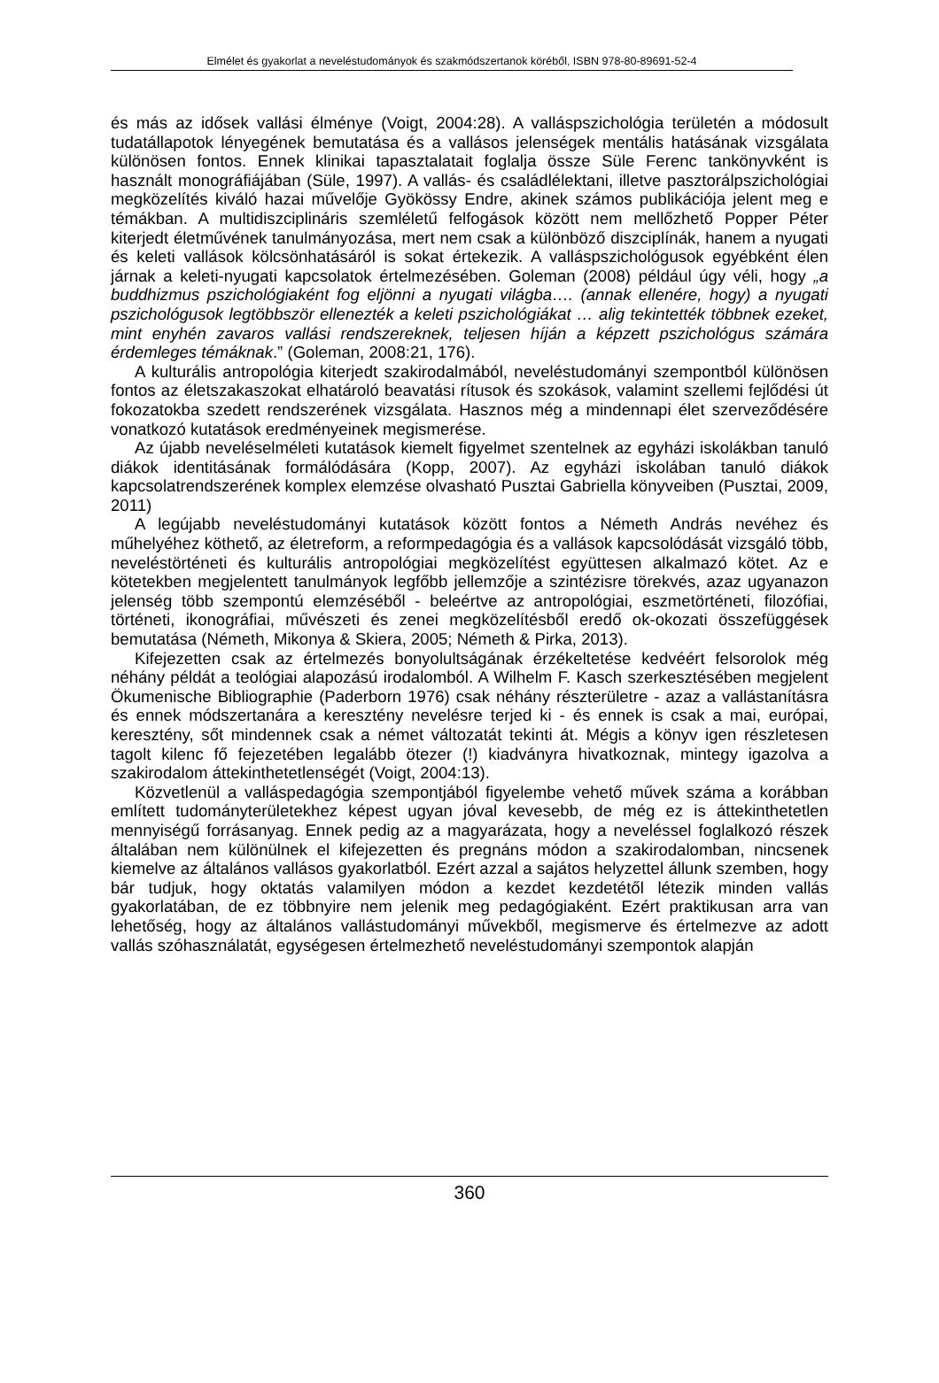Elmélet és gyakorlat a neveléstudományok és szakmódszertanok köréből, ISBN 978-80-89691-52-4
és más az idősek vallási élménye (Voigt, 2004:28). A valláspszichológia területén a módosult tudatállapotok lényegének bemutatása és a vallásos jelenségek mentális hatásának vizsgálata különösen fontos. Ennek klinikai tapasztalatait foglalja össze Süle Ferenc tankönyvként is használt monográfiájában (Süle, 1997). A vallás- és családlélektani, illetve pasztorálpszichológiai megközelítés kiváló hazai művelője Gyökössy Endre, akinek számos publikációja jelent meg e témákban. A multidiszciplináris szemléletű felfogások között nem mellőzhető Popper Péter kiterjedt életművének tanulmányozása, mert nem csak a különböző diszciplínák, hanem a nyugati és keleti vallások kölcsönhatásáról is sokat értekezik. A valláspszichológusok egyébként élen járnak a keleti-nyugati kapcsolatok értelmezésében. Goleman (2008) például úgy véli, hogy „a buddhizmus pszichológiaként fog eljönni a nyugati világba…. (annak ellenére, hogy) a nyugati pszichológusok legtöbbször ellenezték a keleti pszichológiákat … alig tekintették többnek ezeket, mint enyhén zavaros vallási rendszereknek, teljesen híján a képzett pszichológus számára érdemleges témáknak.” (Goleman, 2008:21, 176).
A kulturális antropológia kiterjedt szakirodalmából, neveléstudományi szempontból különösen fontos az életszakaszokat elhatároló beavatási rítusok és szokások, valamint szellemi fejlődési út fokozatokba szedett rendszerének vizsgálata. Hasznos még a mindennapi élet szerveződésére vonatkozó kutatások eredményeinek megismerése.
Az újabb neveléselméleti kutatások kiemelt figyelmet szentelnek az egyházi iskolákban tanuló diákok identitásának formálódására (Kopp, 2007). Az egyházi iskolában tanuló diákok kapcsolatrendszerének komplex elemzése olvasható Pusztai Gabriella könyveiben (Pusztai, 2009, 2011)
A legújabb neveléstudományi kutatások között fontos a Németh András nevéhez és műhelyéhez köthető, az életreform, a reformpedagógia és a vallások kapcsolódását vizsgáló több, neveléstörténeti és kulturális antropológiai megközelítést együttesen alkalmazó kötet. Az e kötetekben megjelentett tanulmányok legfőbb jellemzője a szintézisre törekvés, azaz ugyanazon jelenség több szempontú elemzéséből - beleértve az antropológiai, eszmetörténeti, filozófiai, történeti, ikonográfiai, művészeti és zenei megközelítésből eredő ok-okozati összefüggések bemutatása (Németh, Mikonya & Skiera, 2005; Németh & Pirka, 2013).
Kifejezetten csak az értelmezés bonyolultságának érzékeltetése kedvéért felsorolok még néhány példát a teológiai alapozású irodalomból. A Wilhelm F. Kasch szerkesztésében megjelent Ökumenische Bibliographie (Paderborn 1976) csak néhány részterületre - azaz a vallástanításra és ennek módszertanára a keresztény nevelésre terjed ki - és ennek is csak a mai, európai, keresztény, sőt mindennek csak a német változatát tekinti át. Mégis a könyv igen részletesen tagolt kilenc fő fejezetében legalább ötezer (!) kiadványra hivatkoznak, mintegy igazolva a szakirodalom áttekinthetetlenségét (Voigt, 2004:13).
Közvetlenül a valláspedagógia szempontjából figyelembe vehető művek száma a korábban említett tudományterületekhez képest ugyan jóval kevesebb, de még ez is áttekinthetetlen mennyiségű forrásanyag. Ennek pedig az a magyarázata, hogy a neveléssel foglalkozó részek általában nem különülnek el kifejezetten és pregnáns módon a szakirodalomban, nincsenek kiemelve az általános vallásos gyakorlatból. Ezért azzal a sajátos helyzettel állunk szemben, hogy bár tudjuk, hogy oktatás valamilyen módon a kezdet kezdetétől létezik minden vallás gyakorlatában, de ez többnyire nem jelenik meg pedagógiaként. Ezért praktikusan arra van lehetőség, hogy az általános vallástudományi művekből, megismerve és értelmezve az adott vallás szóhasználatát, egységesen értelmezhető neveléstudományi szempontok alapján
360